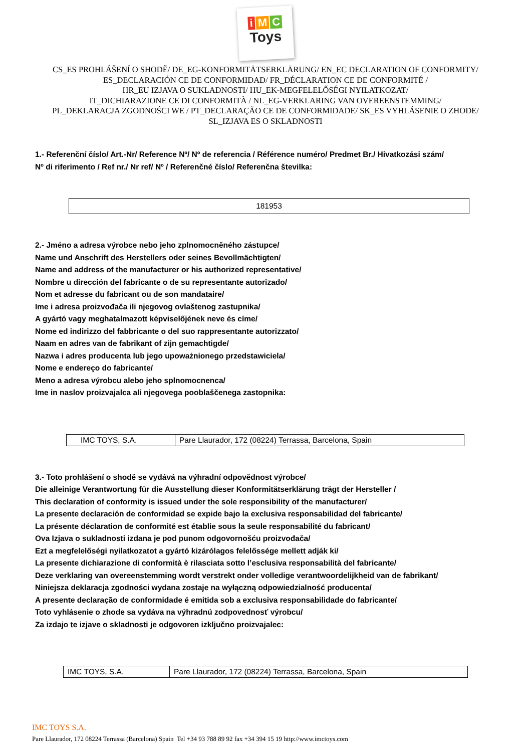i M C
Toys
CS_ES PROHLÁŠENÍ O SHODĚ/ DE_EG-KONFORMITÄTSERKLÄRUNG/ EN_EC DECLARATION OF CONFORMITY/
ES_DECLARACIÓN CE DE CONFORMIDAD/ FR_DÉCLARATION CE DE CONFORMITÉ /
HR_EU IZJAVA O SUKLADNOSTI/ HU_EK-MEGFELELŐSÉGI NYILATKOZAT/
IT_DICHIARAZIONE CE DI CONFORMITÀ / NL_EG-VERKLARING VAN OVEREENSTEMMING/
PL_DEKLARACJA ZGODNOŚCI WE / PT_DECLARAÇÃO CE DE CONFORMIDADE/ SK_ES VYHLÁSENIE O ZHODE/
SL_IZJAVA ES O SKLADNOSTI
1.- Referenční číslo/ Art.-Nr/ Reference Nº/ Nº de referencia / Référence numéro/ Predmet Br./ Hivatkozási szám/
Nº di riferimento / Ref nr./ Nr ref/ Nº / Referenčné číslo/ Referenčna številka:
| 181953 |
2.- Jméno a adresa výrobce nebo jeho zplnomocněného zástupce/
Name und Anschrift des Herstellers oder seines Bevollmächtigten/
Name and address of the manufacturer or his authorized representative/
Nombre u dirección del fabricante o de su representante autorizado/
Nom et adresse du fabricant ou de son mandataire/
Ime i adresa proizvođača ili njegovog ovlaštenog zastupnika/
A gyártó vagy meghatalmazott képviselőjének neve és címe/
Nome ed indirizzo del fabbricante o del suo rappresentante autorizzato/
Naam en adres van de fabrikant of zijn gemachtigde/
Nazwa i adres producenta lub jego upoważnionego przedstawiciela/
Nome e endereço do fabricante/
Meno a adresa výrobcu alebo jeho splnomocnenca/
Ime in naslov proizvajalca ali njegovega pooblaščenega zastopnika:
| IMC TOYS, S.A. | Pare Llaurador, 172 (08224) Terrassa, Barcelona, Spain |
3.- Toto prohlášení o shodě se vydává na výhradní odpovědnost výrobce/
Die alleinige Verantwortung für die Ausstellung dieser Konformitätserklärung trägt der Hersteller /
This declaration of conformity is issued under the sole responsibility of the manufacturer/
La presente declaración de conformidad se expide bajo la exclusiva responsabilidad del fabricante/
La présente déclaration de conformité est établie sous la seule responsabilité du fabricant/
Ova Izjava o sukladnosti izdana je pod punom odgovornošću proizvođača/
Ezt a megfelelőségi nyilatkozatot a gyártó kizárólagos felelőssége mellett adják ki/
La presente dichiarazione di conformità è rilasciata sotto l’esclusiva responsabilità del fabricante/
Deze verklaring van overeenstemming wordt verstrekt onder volledige verantwoordelijkheid van de fabrikant/
Niniejsza deklaracja zgodności wydana zostaje na wyłączną odpowiedzialność producenta/
A presente declaração de conformidade é emitida sob a exclusiva responsabilidade do fabricante/
Toto vyhlásenie o zhode sa vydáva na výhradnú zodpovednosť výrobcu/
Za izdajo te izjave o skladnosti je odgovoren izključno proizvajalec:
| IMC TOYS, S.A. | Pare Llaurador, 172 (08224) Terrassa, Barcelona, Spain |
IMC TOYS S.A.
Pare Llaurador, 172 08224 Terrassa (Barcelona) Spain Tel +34 93 788 89 92 fax +34 394 15 19 http://www.imctoys.com